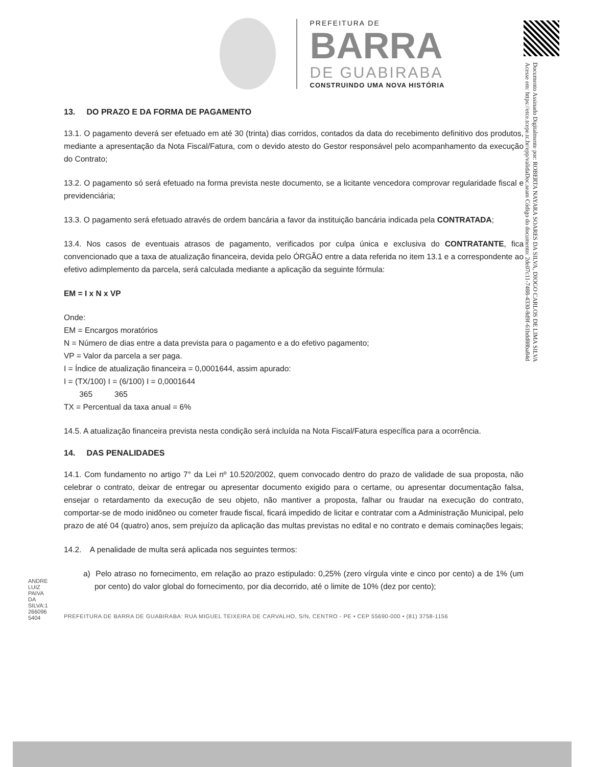ANDRE
LUIZ
PAIVA
DA
SILVA:1
266096
5404
PREFEITURA DE
BARRA
DE GUABIRABA
CONSTRUINDO UMA NOVA HISTÓRIA
13. DO PRAZO E DA FORMA DE PAGAMENTO
13.1. O pagamento deverá ser efetuado em até 30 (trinta) dias corridos, contados da data do recebimento definitivo dos produtos, mediante a apresentação da Nota Fiscal/Fatura, com o devido atesto do Gestor responsável pelo acompanhamento da execução do Contrato;
13.2. O pagamento só será efetuado na forma prevista neste documento, se a licitante vencedora comprovar regularidade fiscal e previdenciária;
13.3. O pagamento será efetuado através de ordem bancária a favor da instituição bancária indicada pela CONTRATADA;
13.4. Nos casos de eventuais atrasos de pagamento, verificados por culpa única e exclusiva do CONTRATANTE, fica convencionado que a taxa de atualização financeira, devida pelo ÓRGÃO entre a data referida no item 13.1 e a correspondente ao efetivo adimplemento da parcela, será calculada mediante a aplicação da seguinte fórmula:
EM = I x N x VP
Onde:
EM = Encargos moratórios
N = Número de dias entre a data prevista para o pagamento e a do efetivo pagamento;
VP = Valor da parcela a ser paga.
I = Índice de atualização financeira = 0,0001644, assim apurado:
I = (TX/100) I = (6/100) I = 0,0001644
365 365
TX = Percentual da taxa anual = 6%
14.5. A atualização financeira prevista nesta condição será incluída na Nota Fiscal/Fatura específica para a ocorrência.
14. DAS PENALIDADES
14.1. Com fundamento no artigo 7° da Lei nº 10.520/2002, quem convocado dentro do prazo de validade de sua proposta, não celebrar o contrato, deixar de entregar ou apresentar documento exigido para o certame, ou apresentar documentação falsa, ensejar o retardamento da execução de seu objeto, não mantiver a proposta, falhar ou fraudar na execução do contrato, comportar-se de modo inidôneo ou cometer fraude fiscal, ficará impedido de licitar e contratar com a Administração Municipal, pelo prazo de até 04 (quatro) anos, sem prejuízo da aplicação das multas previstas no edital e no contrato e demais cominações legais;
14.2. A penalidade de multa será aplicada nos seguintes termos:
a) Pelo atraso no fornecimento, em relação ao prazo estipulado: 0,25% (zero vírgula vinte e cinco por cento) a de 1% (um por cento) do valor global do fornecimento, por dia decorrido, até o limite de 10% (dez por cento);
PREFEITURA DE BARRA DE GUABIRABA: RUA MIGUEL TEIXEIRA DE CARVALHO, S/N, CENTRO - PE • CEP 55690-000 • (81) 3758-1156
Documento Assinado Digitalmente por: ROBERTA NAYARA SOARES DA SILVA, DIOGO CARLOS DE LIMA SILVA
Acesse em: https://etce.tcepe.tc.br/epp/validaDoc.seam Código do documento: 2de07c11-7488-4330-8d9f-61bdd88ba84d